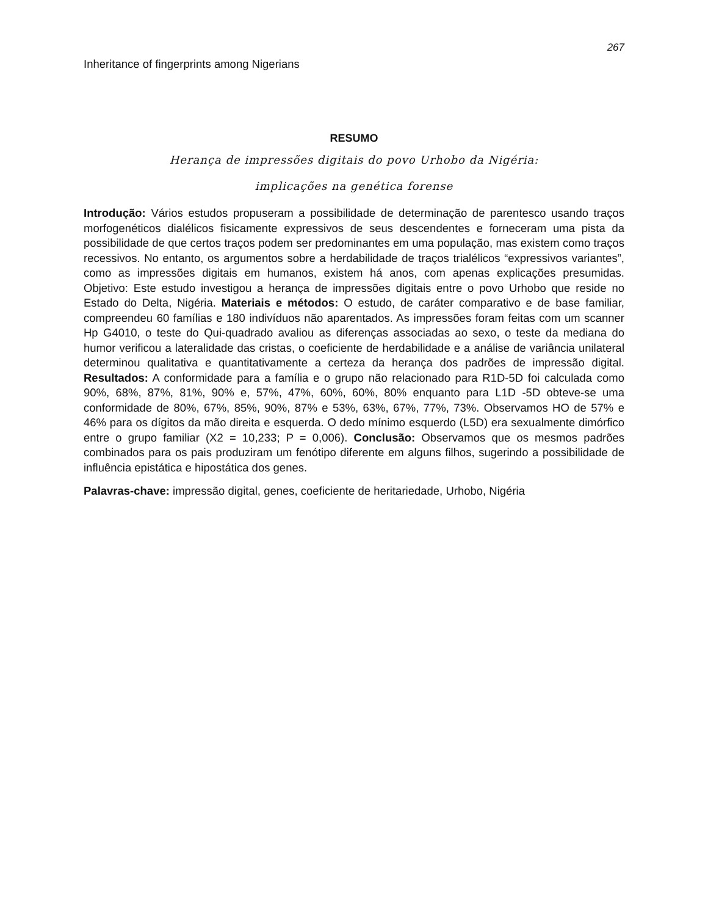267
Inheritance of fingerprints among Nigerians
RESUMO
Herança de impressões digitais do povo Urhobo da Nigéria:
implicações na genética forense
Introdução: Vários estudos propuseram a possibilidade de determinação de parentesco usando traços morfogenéticos dialélicos fisicamente expressivos de seus descendentes e forneceram uma pista da possibilidade de que certos traços podem ser predominantes em uma população, mas existem como traços recessivos. No entanto, os argumentos sobre a herdabilidade de traços trialélicos “expressivos variantes”, como as impressões digitais em humanos, existem há anos, com apenas explicações presumidas. Objetivo: Este estudo investigou a herança de impressões digitais entre o povo Urhobo que reside no Estado do Delta, Nigéria. Materiais e métodos: O estudo, de caráter comparativo e de base familiar, compreendeu 60 famílias e 180 indivíduos não aparentados. As impressões foram feitas com um scanner Hp G4010, o teste do Qui-quadrado avaliou as diferenças associadas ao sexo, o teste da mediana do humor verificou a lateralidade das cristas, o coeficiente de herdabilidade e a análise de variância unilateral determinou qualitativa e quantitativamente a certeza da herança dos padrões de impressão digital. Resultados: A conformidade para a família e o grupo não relacionado para R1D-5D foi calculada como 90%, 68%, 87%, 81%, 90% e, 57%, 47%, 60%, 60%, 80% enquanto para L1D -5D obteve-se uma conformidade de 80%, 67%, 85%, 90%, 87% e 53%, 63%, 67%, 77%, 73%. Observamos HO de 57% e 46% para os dígitos da mão direita e esquerda. O dedo mínimo esquerdo (L5D) era sexualmente dimórfico entre o grupo familiar (X2 = 10,233; P = 0,006). Conclusão: Observamos que os mesmos padrões combinados para os pais produziram um fenótipo diferente em alguns filhos, sugerindo a possibilidade de influência epistática e hipostática dos genes.
Palavras-chave: impressão digital, genes, coeficiente de heritariedade, Urhobo, Nigéria